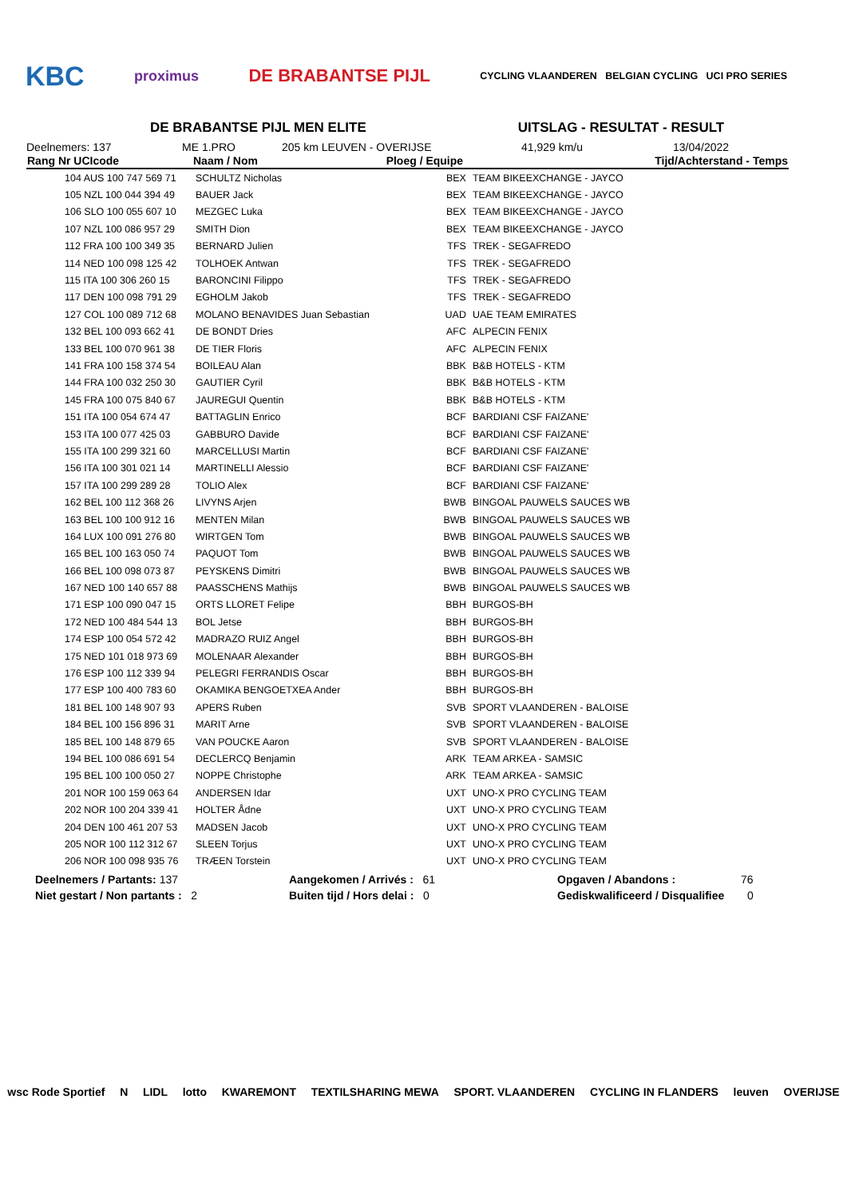KBC proximus DE BRABANTSE PIJL CYCLING VLAANDEREN BELGIAN CYCLING UCI PRO SERIES
DE BRABANTSE PIJL MEN ELITE UITSLAG - RESULTAT - RESULT
Deelnemers: 137 ME 1.PRO 205 km LEUVEN - OVERIJSE 41,929 km/u 13/04/2022
| Rang Nr UCIcode | Naam / Nom | Ploeg / Equipe | | Tijd/Achterstand - Temps |
| --- | --- | --- | --- | --- |
| 104 AUS 100 747 569 71 | SCHULTZ Nicholas | BEX | TEAM BIKEEXCHANGE - JAYCO | |
| 105 NZL 100 044 394 49 | BAUER Jack | BEX | TEAM BIKEEXCHANGE - JAYCO | |
| 106 SLO 100 055 607 10 | MEZGEC Luka | BEX | TEAM BIKEEXCHANGE - JAYCO | |
| 107 NZL 100 086 957 29 | SMITH Dion | BEX | TEAM BIKEEXCHANGE - JAYCO | |
| 112 FRA 100 100 349 35 | BERNARD Julien | TFS | TREK - SEGAFREDO | |
| 114 NED 100 098 125 42 | TOLHOEK Antwan | TFS | TREK - SEGAFREDO | |
| 115 ITA 100 306 260 15 | BARONCINI Filippo | TFS | TREK - SEGAFREDO | |
| 117 DEN 100 098 791 29 | EGHOLM Jakob | TFS | TREK - SEGAFREDO | |
| 127 COL 100 089 712 68 | MOLANO BENAVIDES Juan Sebastian | UAD | UAE TEAM EMIRATES | |
| 132 BEL 100 093 662 41 | DE BONDT Dries | AFC | ALPECIN FENIX | |
| 133 BEL 100 070 961 38 | DE TIER Floris | AFC | ALPECIN FENIX | |
| 141 FRA 100 158 374 54 | BOILEAU Alan | BBK | B&B HOTELS - KTM | |
| 144 FRA 100 032 250 30 | GAUTIER Cyril | BBK | B&B HOTELS - KTM | |
| 145 FRA 100 075 840 67 | JAUREGUI Quentin | BBK | B&B HOTELS - KTM | |
| 151 ITA 100 054 674 47 | BATTAGLIN Enrico | BCF | BARDIANI CSF FAIZANE' | |
| 153 ITA 100 077 425 03 | GABBURO Davide | BCF | BARDIANI CSF FAIZANE' | |
| 155 ITA 100 299 321 60 | MARCELLUSI Martin | BCF | BARDIANI CSF FAIZANE' | |
| 156 ITA 100 301 021 14 | MARTINELLI Alessio | BCF | BARDIANI CSF FAIZANE' | |
| 157 ITA 100 299 289 28 | TOLIO Alex | BCF | BARDIANI CSF FAIZANE' | |
| 162 BEL 100 112 368 26 | LIVYNS Arjen | BWB | BINGOAL PAUWELS SAUCES WB | |
| 163 BEL 100 100 912 16 | MENTEN Milan | BWB | BINGOAL PAUWELS SAUCES WB | |
| 164 LUX 100 091 276 80 | WIRTGEN Tom | BWB | BINGOAL PAUWELS SAUCES WB | |
| 165 BEL 100 163 050 74 | PAQUOT Tom | BWB | BINGOAL PAUWELS SAUCES WB | |
| 166 BEL 100 098 073 87 | PEYSKENS Dimitri | BWB | BINGOAL PAUWELS SAUCES WB | |
| 167 NED 100 140 657 88 | PAASSCHENS Mathijs | BWB | BINGOAL PAUWELS SAUCES WB | |
| 171 ESP 100 090 047 15 | ORTS LLORET Felipe | BBH | BURGOS-BH | |
| 172 NED 100 484 544 13 | BOL Jetse | BBH | BURGOS-BH | |
| 174 ESP 100 054 572 42 | MADRAZO RUIZ Angel | BBH | BURGOS-BH | |
| 175 NED 101 018 973 69 | MOLENAAR Alexander | BBH | BURGOS-BH | |
| 176 ESP 100 112 339 94 | PELEGRI FERRANDIS Oscar | BBH | BURGOS-BH | |
| 177 ESP 100 400 783 60 | OKAMIKA BENGOETXEA Ander | BBH | BURGOS-BH | |
| 181 BEL 100 148 907 93 | APERS Ruben | SVB | SPORT VLAANDEREN - BALOISE | |
| 184 BEL 100 156 896 31 | MARIT Arne | SVB | SPORT VLAANDEREN - BALOISE | |
| 185 BEL 100 148 879 65 | VAN POUCKE Aaron | SVB | SPORT VLAANDEREN - BALOISE | |
| 194 BEL 100 086 691 54 | DECLERCQ Benjamin | ARK | TEAM ARKEA - SAMSIC | |
| 195 BEL 100 100 050 27 | NOPPE Christophe | ARK | TEAM ARKEA - SAMSIC | |
| 201 NOR 100 159 063 64 | ANDERSEN Idar | UXT | UNO-X PRO CYCLING TEAM | |
| 202 NOR 100 204 339 41 | HOLTER Ådne | UXT | UNO-X PRO CYCLING TEAM | |
| 204 DEN 100 461 207 53 | MADSEN Jacob | UXT | UNO-X PRO CYCLING TEAM | |
| 205 NOR 100 112 312 67 | SLEEN Torjus | UXT | UNO-X PRO CYCLING TEAM | |
| 206 NOR 100 098 935 76 | TRÆEN Torstein | UXT | UNO-X PRO CYCLING TEAM | |
Deelnemers / Partants: 137 Aangekomen / Arrivés : 61 Opgaven / Abandons : 76
Niet gestart / Non partants : 2 Buiten tijd / Hors delai : 0 Gediskwalificeerd / Disqualifiee 0
wsc Rode Sportief N LIDL lotto KWAREMONT TEXTILSHARING MEWA SPORT. VLAANDEREN CYCLING IN FLANDERS leuven OVERIJSE